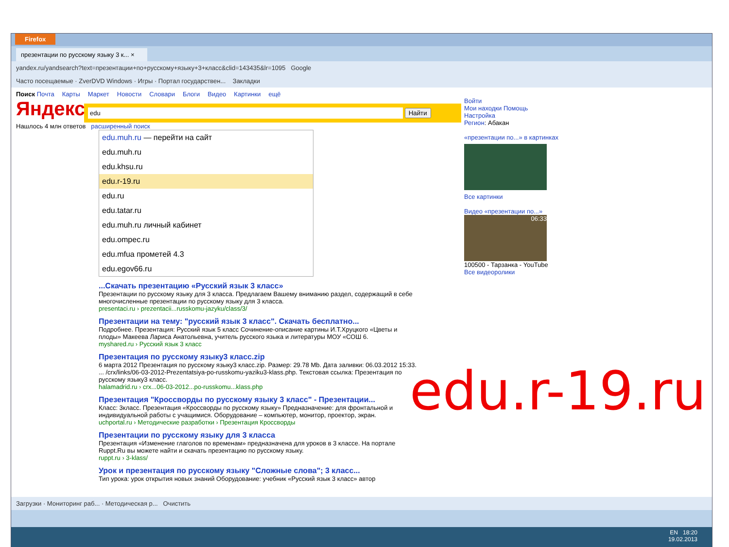Firefox
презентации по русскому языку 3 к... ×
yandex.ru/yandsearch?text=презентации+по+русскому+языку+3+класс&clid=143435&lr=1095 Google
Часто посещаемые · ZverDVD Windows · Игры · Портал государствен... Закладки
Поиск Почта Карты Маркет Новости Словари Блоги Видео Картинки ещё
Яндекс edu Найти
Нашлось 4 млн ответов расширенный поиск
edu.muh.ru — перейти на сайт
edu.muh.ru
edu.khsu.ru
edu.r-19.ru
edu.ru
edu.tatar.ru
edu.muh.ru личный кабинет
edu.ompec.ru
edu.mfua прометей 4.3
edu.egov66.ru
...Скачать презентацию «Русский язык 3 класс»
Презентации по русскому языку для 3 класса. Предлагаем Вашему вниманию раздел, содержащий в себе многочисленные презентации по русскому языку для 3 класса.
presentaci.ru › prezentacii...russkomu-jazyku/class/3/
Презентации на тему: "русский язык 3 класс". Скачать бесплатно...
Подробнее. Презентация: Русский язык 5 класс Сочинение-описание картины И.Т.Хруцкого «Цветы и плоды» Макеева Лариса Анатольевна, учитель русского языка и литературы МОУ «СОШ 6.
myshared.ru › Русский язык 3 класс
Презентация по русскому языку3 класс.zip
6 марта 2012 Презентация по русскому языку3 класс.zip. Размер: 29.78 Mb. Дата заливки: 06.03.2012 15:33. ... /crx/links/06-03-2012-Prezentatsiya-po-russkomu-yaziku3-klass.php. Текстовая ссылка: Презентация по русскому языку3 класс.
halamadrid.ru › crx...06-03-2012...po-russkomu...klass.php
Презентация "Кроссворды по русскому языку 3 класс" - Презентации...
Класс: 3класс. Презентация «Кроссворды по русскому языку» Предназначение: для фронтальной и индивидуальной работы с учащимися. Оборудование – компьютер, монитор, проектор, экран.
uchportal.ru › Методические разработки › Презентация Кроссворды
Презентации по русскому языку для 3 класса
Презентация «Изменение глаголов по временам» предназначена для уроков в 3 классе. На портале Ruppt.Ru вы можете найти и скачать презентацию по русскому языку.
ruppt.ru › 3-klass/
Урок и презентация по русскому языку "Сложные слова"; 3 класс...
Тип урока: урок открытия новых знаний Оборудование: учебник «Русский язык 3 класс» автор
Войти
Мои находки Помощь
Настройка
Регион: Абакан
«презентации по...» в картинках
Все картинки
Видео «презентации по...»
06:33
100500 - Тарзанка - YouTube
Все видеоролики
edu.r-19.ru
Загрузки · Мониторинг раб... · Методическая р... Очистить
EN 18:20
19.02.2013